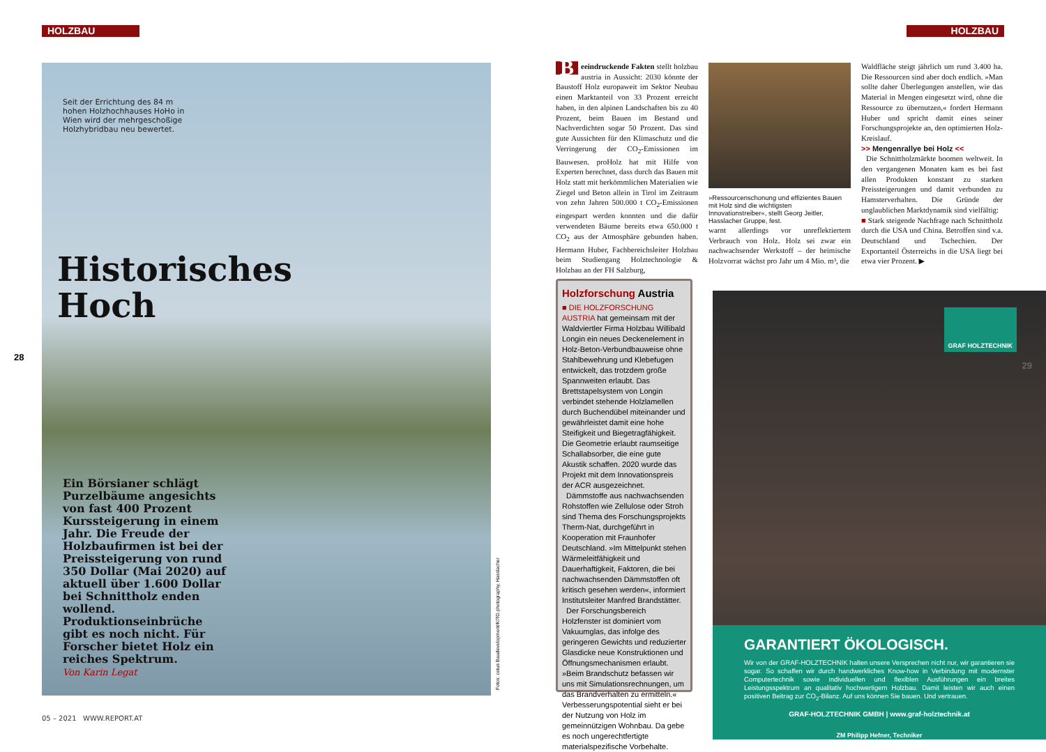HOLZBAU HOLZBAU
28
Seit der Errichtung des 84 m hohen Holzhochhauses HoHo in Wien wird der mehrgeschoßige Holzhybridbau neu bewertet.
Historisches
Hoch
Ein Börsianer schlägt Purzelbäume angesichts von fast 400 Prozent Kurssteigerung in einem Jahr. Die Freude der Holzbaufirmen ist bei der Preissteigerung von rund 350 Dollar (Mai 2020) auf aktuell über 1.600 Dollar bei Schnittholz enden wollend. Produktionseinbrüche gibt es noch nicht. Für Forscher bietet Holz ein reiches Spektrum.
Von Karin Legat
Fotos: cetus Baudevelopment/KITO.photography, Hasslacher
05 – 2021 WWW.REPORT.AT
Beeindruckende Fakten stellt holzbau austria in Aussicht: 2030 könnte der Baustoff Holz europaweit im Sektor Neubau einen Marktanteil von 33 Prozent erreicht haben, in den alpinen Landschaften bis zu 40 Prozent, beim Bauen im Bestand und Nachverdichten sogar 50 Prozent. Das sind gute Aussichten für den Klimaschutz und die Verringerung der CO<sub>2</sub>-Emissionen im Bauwesen. proHolz hat mit Hilfe von Experten berechnet, dass durch das Bauen mit Holz statt mit herkömmlichen Materialien wie Ziegel und Beton allein in Tirol im Zeitraum von zehn Jahren 500.000 t CO<sub>2</sub>-Emissionen eingespart werden konnten und die dafür verwendeten Bäume bereits etwa 650.000 t CO<sub>2</sub> aus der Atmosphäre gebunden haben. Hermann Huber, Fachbereichsleiter Holzbau beim Studiengang Holztechnologie & Holzbau an der FH Salzburg,
»Ressourcenschonung und effizientes Bauen mit Holz sind die wichtigsten Innovationstreiber«, stellt Georg Jeitler, Hasslacher Gruppe, fest.
warnt allerdings vor unreflektiertem Verbrauch von Holz. Holz sei zwar ein nachwachsender Werkstoff – der heimische Holzvorrat wächst pro Jahr um 4 Mio. m³, die
Waldfläche steigt jährlich um rund 3.400 ha. Die Ressourcen sind aber doch endlich. »Man sollte daher Überlegungen anstellen, wie das Material in Mengen eingesetzt wird, ohne die Ressource zu übernutzen,« fordert Hermann Huber und spricht damit eines seiner Forschungsprojekte an, den optimierten Holz-Kreislauf.
>> Mengenrallye bei Holz <<
Die Schnittholzmärkte boomen weltweit. In den vergangenen Monaten kam es bei fast allen Produkten konstant zu starken Preissteigerungen und damit verbunden zu Hamsterverhalten. Die Gründe der unglaublichen Marktdynamik sind vielfältig:
■ Stark steigende Nachfrage nach Schnittholz durch die USA und China. Betroffen sind v.a. Deutschland und Tschechien. Der Exportanteil Österreichs in die USA liegt bei etwa vier Prozent. ▶
Holzforschung Austria
■ DIE HOLZFORSCHUNG AUSTRIA hat gemeinsam mit der Waldviertler Firma Holzbau Willibald Longin ein neues Deckenelement in Holz-Beton-Verbundbauweise ohne Stahlbewehrung und Klebefugen entwickelt, das trotzdem große Spannweiten erlaubt. Das Brettstapelsystem von Longin verbindet stehende Holzlamellen durch Buchendübel miteinander und gewährleistet damit eine hohe Steifigkeit und Biegetragfähigkeit. Die Geometrie erlaubt raumseitige Schallabsorber, die eine gute Akustik schaffen. 2020 wurde das Projekt mit dem Innovationspreis der ACR ausgezeichnet.
Dämmstoffe aus nachwachsenden Rohstoffen wie Zellulose oder Stroh sind Thema des Forschungsprojekts Therm-Nat, durchgeführt in Kooperation mit Fraunhofer Deutschland. »Im Mittelpunkt stehen Wärmeleitfähigkeit und Dauerhaftigkeit, Faktoren, die bei nachwachsenden Dämmstoffen oft kritisch gesehen werden«, informiert Institutsleiter Manfred Brandstätter.
Der Forschungsbereich Holzfenster ist dominiert vom Vakuumglas, das infolge des geringeren Gewichts und reduzierter Glasdicke neue Konstruktionen und Öffnungsmechanismen erlaubt. »Beim Brandschutz befassen wir uns mit Simulationsrechnungen, um das Brandverhalten zu ermitteln.« Verbesserungspotential sieht er bei der Nutzung von Holz im gemeinnützigen Wohnbau. Da gebe es noch ungerechtfertigte materialspezifische Vorbehalte.
GRAF HOLZTECHNIK
29
GARANTIERT ÖKOLOGISCH.
Wir von der GRAF-HOLZTECHNIK halten unsere Versprechen nicht nur, wir garantieren sie sogar. So schaffen wir durch handwerkliches Know-how in Verbindung mit modernster Computertechnik sowie individuellen und flexiblen Ausführungen ein breites Leistungsspektrum an qualitativ hochwertigem Holzbau. Damit leisten wir auch einen positiven Beitrag zur CO<sub>2</sub>-Bilanz. Auf uns können Sie bauen. Und vertrauen.
GRAF-HOLZTECHNIK GMBH | www.graf-holztechnik.at
ZM Philipp Hefner, Techniker